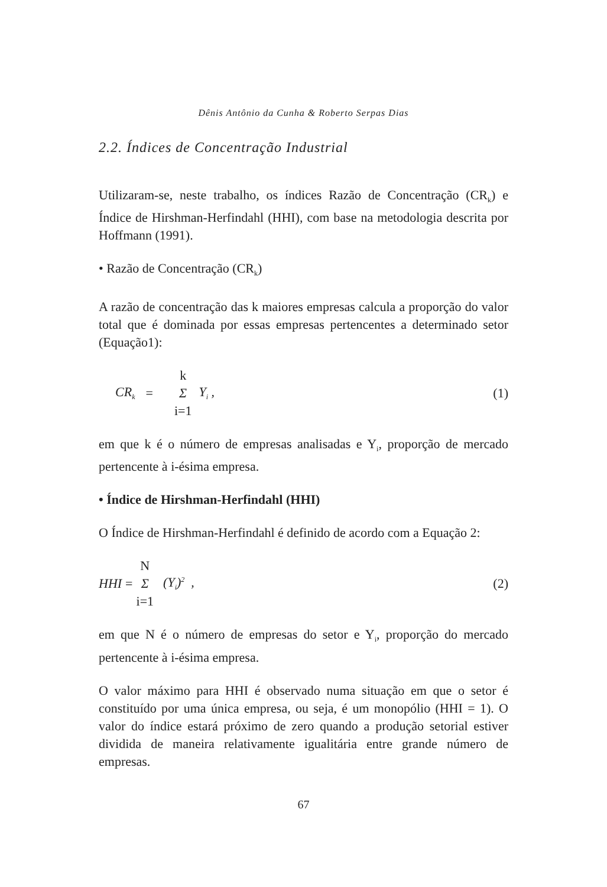Dênis Antônio da Cunha & Roberto Serpas Dias
2.2. Índices de Concentração Industrial
Utilizaram-se, neste trabalho, os índices Razão de Concentração (CR<sub>k</sub>) e Índice de Hirshman-Herfindahl (HHI), com base na metodologia descrita por Hoffmann (1991).
• Razão de Concentração (CR<sub>k</sub>)
A razão de concentração das k maiores empresas calcula a proporção do valor total que é dominada por essas empresas pertencentes a determinado setor (Equação1):
CR<sub>k</sub> = k Σ i=1 Y<sub>i</sub> , (1)
em que k é o número de empresas analisadas e Y<sub>i</sub>, proporção de mercado pertencente à i-ésima empresa.
• Índice de Hirshman-Herfindahl (HHI)
O Índice de Hirshman-Herfindahl é definido de acordo com a Equação 2:
HHI = N Σ i=1 (Y<sub>i</sub>)<sup>2</sup> , (2)
em que N é o número de empresas do setor e Y<sub>i</sub>, proporção do mercado pertencente à i-ésima empresa.
O valor máximo para HHI é observado numa situação em que o setor é constituído por uma única empresa, ou seja, é um monopólio (HHI = 1). O valor do índice estará próximo de zero quando a produção setorial estiver dividida de maneira relativamente igualitária entre grande número de empresas.
67